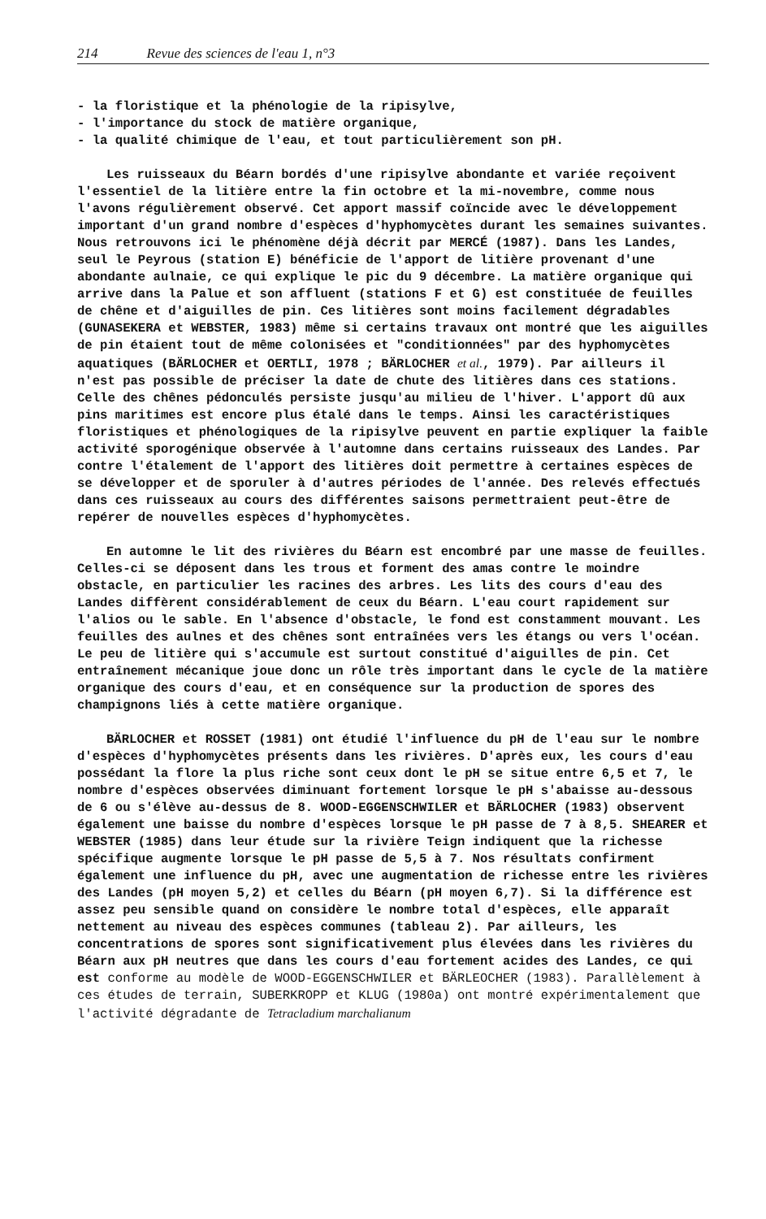214 Revue des sciences de l'eau 1, n°3
- la floristique et la phénologie de la ripisylve,
- l'importance du stock de matière organique,
- la qualité chimique de l'eau, et tout particulièrement son pH.
Les ruisseaux du Béarn bordés d'une ripisylve abondante et variée reçoivent l'essentiel de la litière entre la fin octobre et la mi-novembre, comme nous l'avons régulièrement observé. Cet apport massif coïncide avec le développement important d'un grand nombre d'espèces d'hyphomycètes durant les semaines suivantes. Nous retrouvons ici le phénomène déjà décrit par MERCÉ (1987). Dans les Landes, seul le Peyrous (station E) bénéficie de l'apport de litière provenant d'une abondante aulnaie, ce qui explique le pic du 9 décembre. La matière organique qui arrive dans la Palue et son affluent (stations F et G) est constituée de feuilles de chêne et d'aiguilles de pin. Ces litières sont moins facilement dégradables (GUNASEKERA et WEBSTER, 1983) même si certains travaux ont montré que les aiguilles de pin étaient tout de même colonisées et "conditionnées" par des hyphomycètes aquatiques (BÄRLOCHER et OERTLI, 1978 ; BÄRLOCHER et al., 1979). Par ailleurs il n'est pas possible de préciser la date de chute des litières dans ces stations. Celle des chênes pédonculés persiste jusqu'au milieu de l'hiver. L'apport dû aux pins maritimes est encore plus étalé dans le temps. Ainsi les caractéristiques floristiques et phénologiques de la ripisylve peuvent en partie expliquer la faible activité sporogénique observée à l'automne dans certains ruisseaux des Landes. Par contre l'étalement de l'apport des litières doit permettre à certaines espèces de se développer et de sporuler à d'autres périodes de l'année. Des relevés effectués dans ces ruisseaux au cours des différentes saisons permettraient peut-être de repérer de nouvelles espèces d'hyphomycètes.
En automne le lit des rivières du Béarn est encombré par une masse de feuilles. Celles-ci se déposent dans les trous et forment des amas contre le moindre obstacle, en particulier les racines des arbres. Les lits des cours d'eau des Landes diffèrent considérablement de ceux du Béarn. L'eau court rapidement sur l'alios ou le sable. En l'absence d'obstacle, le fond est constamment mouvant. Les feuilles des aulnes et des chênes sont entraînées vers les étangs ou vers l'océan. Le peu de litière qui s'accumule est surtout constitué d'aiguilles de pin. Cet entraînement mécanique joue donc un rôle très important dans le cycle de la matière organique des cours d'eau, et en conséquence sur la production de spores des champignons liés à cette matière organique.
BÄRLOCHER et ROSSET (1981) ont étudié l'influence du pH de l'eau sur le nombre d'espèces d'hyphomycètes présents dans les rivières. D'après eux, les cours d'eau possédant la flore la plus riche sont ceux dont le pH se situe entre 6,5 et 7, le nombre d'espèces observées diminuant fortement lorsque le pH s'abaisse au-dessous de 6 ou s'élève au-dessus de 8. WOOD-EGGENSCHWILER et BÄRLOCHER (1983) observent également une baisse du nombre d'espèces lorsque le pH passe de 7 à 8,5. SHEARER et WEBSTER (1985) dans leur étude sur la rivière Teign indiquent que la richesse spécifique augmente lorsque le pH passe de 5,5 à 7. Nos résultats confirment également une influence du pH, avec une augmentation de richesse entre les rivières des Landes (pH moyen 5,2) et celles du Béarn (pH moyen 6,7). Si la différence est assez peu sensible quand on considère le nombre total d'espèces, elle apparaît nettement au niveau des espèces communes (tableau 2). Par ailleurs, les concentrations de spores sont significativement plus élevées dans les rivières du Béarn aux pH neutres que dans les cours d'eau fortement acides des Landes, ce qui est conforme au modèle de WOOD-EGGENSCHWILER et BÄRLEOCHER (1983). Parallèlement à ces études de terrain, SUBERKROPP et KLUG (1980a) ont montré expérimentalement que l'activité dégradante de Tetracladium marchalianum